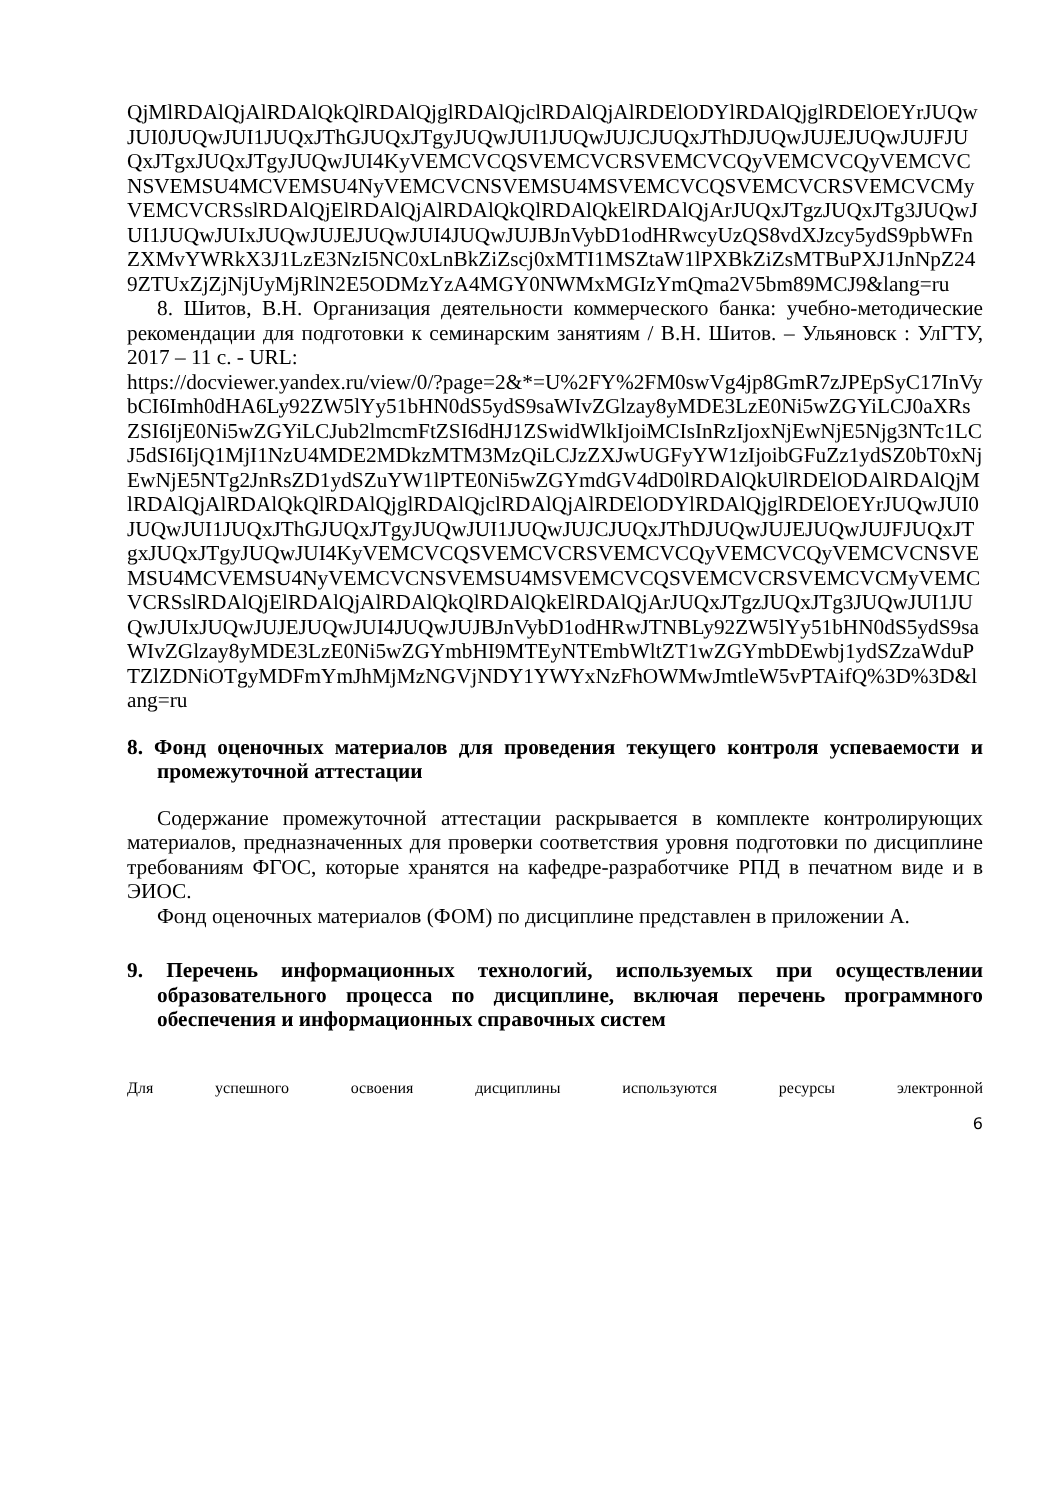QjMlRDAlQjAlRDAlQkQlRDAlQjglRDAlQjclRDAlQjAlRDElODYlRDAlQjglRDElOEYrJUQwJUI0JUQwJUI1JUQxJThGJUQxJTgyJUQwJUI1JUQwJUJCJUQxJThDJUQwJUJEJUQwJUJFJUQxJTgxJUQxJTgyJUQwJUI4KyVEMCVCQSVEMCVCRSVEMCVCQyVEMCVCQyVEMCVCNSVEMSU4MCVEMSU4NyVEMCVCNSVEMSU4MSVEMCVCQSVEMCVCRSVEMCVCMyVEMCVCRSslRDAlQjElRDAlQjAlRDAlQkQlRDAlQkElRDAlQjArJUQxJTgzJUQxJTg3JUQwJUI1JUQwJUIxJUQwJUJEJUQwJUI4JUQwJUJBJnVybD1odHRwcyUzQS8vdXJzcy5ydS9pbWFnZXMvYWRkX3J1LzE3NzI5NC0xLnBkZiZscj0xMTI1MSZtaW1lPXBkZiZsMTBuPXJ1JnNpZ249ZTUxZjZjNjUyMjRlN2E5ODMzYzA4MGY0NWMxMGIzYmQma2V5bm89MCJ9&lang=ru
8. Шитов, В.Н. Организация деятельности коммерческого банка: учебно-методические рекомендации для подготовки к семинарским занятиям / В.Н. Шитов. – Ульяновск : УлГТУ, 2017 – 11 с. - URL:
https://docviewer.yandex.ru/view/0/?page=2&*=U%2FY%2FM0swVg4jp8GmR7zJPEpSyC17InVybCI6Imh0dHA6Ly92ZW5lYy51bHN0dS5ydS9saWIvZGlzay8yMDE3LzE0Ni5wZGYiLCJ0aXRsZSI6IjE0Ni5wZGYiLCJub2lmcmFtZSI6dHJ1ZSwidWlkIjoiMCIsInRzIjoxNjEwNjE5Njg3NTc1LCJ5dSI6IjQ1MjI1NzU4MDE2MDkzMTM3MzQiLCJzZXJwUGFyYW1zIjoibGFuZz1ydSZ0bT0xNjEwNjE5NTg2JnRsZD1ydSZuYW1lPTE0Ni5wZGYmdGV4dD0lRDAlQkUlRDElODAlRDAlQjMlRDAlQjAlRDAlQkQlRDAlQjglRDAlQjclRDAlQjAlRDElODYlRDAlQjglRDElOEYrJUQwJUI0JUQwJUI1JUQxJThGJUQxJTgyJUQwJUI1JUQwJUJCJUQxJThDJUQwJUJEJUQwJUJFJUQxJTgxJUQxJTgyJUQwJUI4KyVEMCVCQSVEMCVCRSVEMCVCQyVEMCVCQyVEMCVCNSVEMSU4MCVEMSU4NyVEMCVCNSVEMSU4MSVEMCVCQSVEMCVCRSVEMCVCMyVEMCVCRSslRDAlQjElRDAlQjAlRDAlQkQlRDAlQkElRDAlQjArJUQxJTgzJUQxJTg3JUQwJUI1JUQwJUIxJUQwJUJEJUQwJUI4JUQwJUJBJnVybD1odHRwJTNBLy92ZW5lYy51bHN0dS5ydS9saWIvZGlzay8yMDE3LzE0Ni5wZGYmbHI9MTEyNTEmbWltZT1wZGYmbDEwbj1ydSZzaWduPTZlZDNiOTgyMDFmYmJhMjMzNGVjNDY1YWYxNzFhOWMwJmtleW5vPTAifQ%3D%3D&lang=ru
8. Фонд оценочных материалов для проведения текущего контроля успеваемости и промежуточной аттестации
Содержание промежуточной аттестации раскрывается в комплекте контролирующих материалов, предназначенных для проверки соответствия уровня подготовки по дисциплине требованиям ФГОС, которые хранятся на кафедре-разработчике РПД в печатном виде и в ЭИОС.
Фонд оценочных материалов (ФОМ) по дисциплине представлен в приложении А.
9. Перечень информационных технологий, используемых при осуществлении образовательного процесса по дисциплине, включая перечень программного обеспечения и информационных справочных систем
Для успешного освоения дисциплины используются ресурсы электронной
6